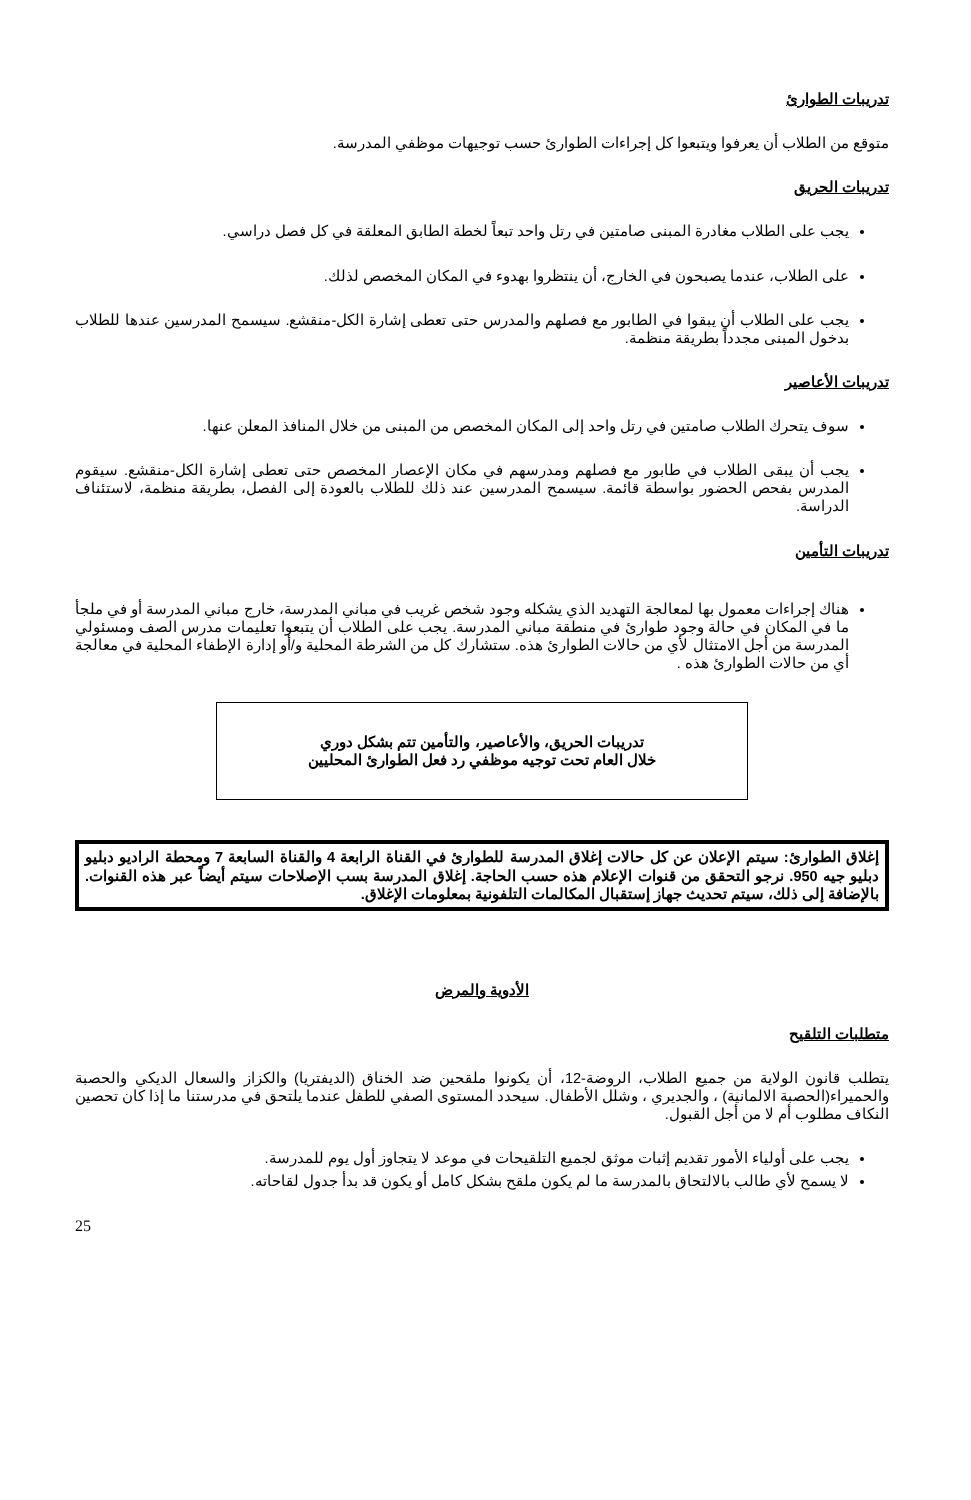تدريبات الطوارئ
متوقع من الطلاب أن يعرفوا ويتبعوا كل إجراءات الطوارئ حسب توجيهات موظفي المدرسة.
تدريبات الحريق
يجب على الطلاب مغادرة المبنى صامتين في رتل واحد تبعاً لخطة الطابق المعلقة في كل فصل دراسي.
على الطلاب، عندما يصبحون في الخارج، أن ينتظروا بهدوء في المكان المخصص لذلك.
يجب على الطلاب أن يبقوا في الطابور مع فصلهم والمدرس حتى تعطى إشارة الكل-منقشع. سيسمح المدرسين عندها للطلاب بدخول المبنى مجدداً بطريقة منظمة.
تدريبات الأعاصير
سوف يتحرك الطلاب صامتين في رتل واحد إلى المكان المخصص من المبنى من خلال المنافذ المعلن عنها.
يجب أن يبقى الطلاب في طابور مع فصلهم ومدرسهم في مكان الإعصار المخصص حتى تعطى إشارة الكل-منقشع. سيقوم المدرس بفحص الحضور بواسطة قائمة. سيسمح المدرسين عند ذلك للطلاب بالعودة إلى الفصل، بطريقة منظمة، لاستئناف الدراسة.
تدريبات التأمين
هناك إجراءات معمول بها لمعالجة التهديد الذي يشكله وجود شخص غريب في مباني المدرسة، خارج مباني المدرسة أو في ملجأ ما في المكان في حالة وجود طوارئ في منطقة مباني المدرسة. يجب على الطلاب أن يتبعوا تعليمات مدرس الصف ومسئولي المدرسة من أجل الامتثال لأي من حالات الطوارئ هذه. ستشارك كل من الشرطة المحلية و/أو إدارة الإطفاء المحلية في معالجة أي من حالات الطوارئ هذه .
تدريبات الحريق، والأعاصير، والتأمين تتم بشكل دوري
خلال العام تحت توجيه موظفي رد فعل الطوارئ المحليين
إغلاق الطوارئ: سيتم الإعلان عن كل حالات إغلاق المدرسة للطوارئ في القناة الرابعة 4 والقناة السابعة 7 ومحطة الراديو دبليو دبليو جيه 950. نرجو التحقق من قنوات الإعلام هذه حسب الحاجة. إغلاق المدرسة بسب الإصلاحات سيتم أيضاً عبر هذه القنوات. بالإضافة إلى ذلك، سيتم تحديث جهاز إستقبال المكالمات التلفونية بمعلومات الإغلاق.
الأدوية والمرض
متطلبات التلقيح
يتطلب قانون الولاية من جميع الطلاب، الروضة-12، أن يكونوا ملقحين ضد الخناق (الديفتريا) والكزاز والسعال الديكي والحصبة والحميراء(الحصبة الالمانية) ، والجديري ، وشلل الأطفال. سيحدد المستوى الصفي للطفل عندما يلتحق في مدرستنا ما إذا كان تحصين النكاف مطلوب أم لا من أجل القبول.
يجب على أولياء الأمور تقديم إثبات موثق لجميع التلقيحات في موعد لا يتجاوز أول يوم للمدرسة.
لا يسمح لأي طالب بالالتحاق بالمدرسة ما لم يكون ملقح بشكل كامل أو يكون قد بدأ جدول لقاحاته.
25